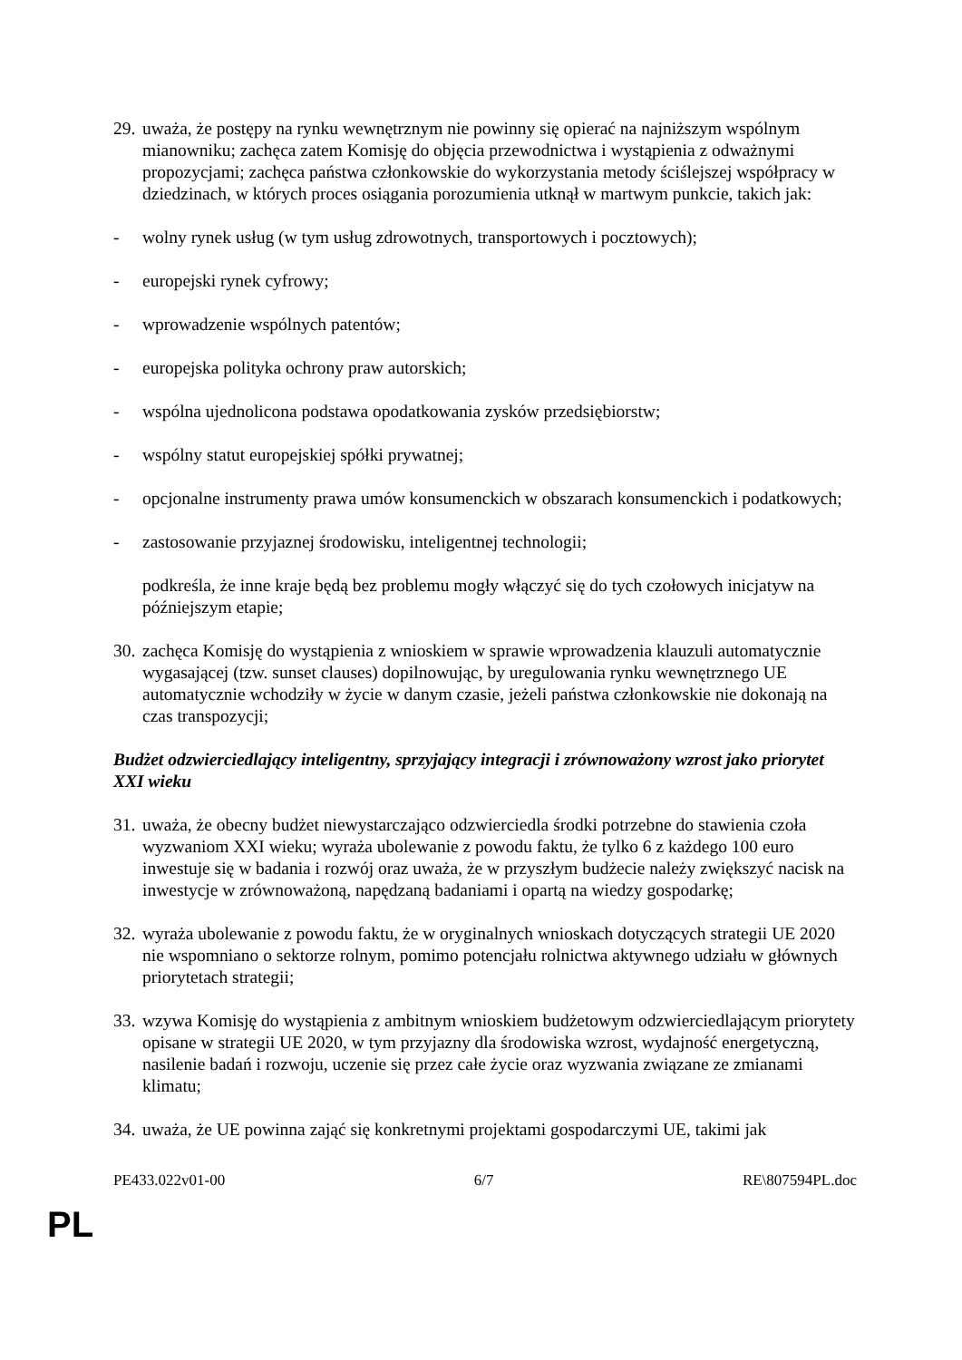29. uważa, że postępy na rynku wewnętrznym nie powinny się opierać na najniższym wspólnym mianowniku; zachęca zatem Komisję do objęcia przewodnictwa i wystąpienia z odważnymi propozycjami; zachęca państwa członkowskie do wykorzystania metody ściślejszej współpracy w dziedzinach, w których proces osiągania porozumienia utknął w martwym punkcie, takich jak:
- wolny rynek usług (w tym usług zdrowotnych, transportowych i pocztowych);
- europejski rynek cyfrowy;
- wprowadzenie wspólnych patentów;
- europejska polityka ochrony praw autorskich;
- wspólna ujednolicona podstawa opodatkowania zysków przedsiębiorstw;
- wspólny statut europejskiej spółki prywatnej;
- opcjonalne instrumenty prawa umów konsumenckich w obszarach konsumenckich i podatkowych;
- zastosowanie przyjaznej środowisku, inteligentnej technologii;
podkreśla, że inne kraje będą bez problemu mogły włączyć się do tych czołowych inicjatyw na późniejszym etapie;
30. zachęca Komisję do wystąpienia z wnioskiem w sprawie wprowadzenia klauzuli automatycznie wygasającej (tzw. sunset clauses) dopilnowując, by uregulowania rynku wewnętrznego UE automatycznie wchodziły w życie w danym czasie, jeżeli państwa członkowskie nie dokonają na czas transpozycji;
Budżet odzwierciedlający inteligentny, sprzyjający integracji i zrównoważony wzrost jako priorytet XXI wieku
31. uważa, że obecny budżet niewystarczająco odzwierciedla środki potrzebne do stawienia czoła wyzwaniom XXI wieku; wyraża ubolewanie z powodu faktu, że tylko 6 z każdego 100 euro inwestuje się w badania i rozwój oraz uważa, że w przyszłym budżecie należy zwiększyć nacisk na inwestycje w zrównoważoną, napędzaną badaniami i opartą na wiedzy gospodarkę;
32. wyraża ubolewanie z powodu faktu, że w oryginalnych wnioskach dotyczących strategii UE 2020 nie wspomniano o sektorze rolnym, pomimo potencjału rolnictwa aktywnego udziału w głównych priorytetach strategii;
33. wzywa Komisję do wystąpienia z ambitnym wnioskiem budżetowym odzwierciedlającym priorytety opisane w strategii UE 2020, w tym przyjazny dla środowiska wzrost, wydajność energetyczną, nasilenie badań i rozwoju, uczenie się przez całe życie oraz wyzwania związane ze zmianami klimatu;
34. uważa, że UE powinna zająć się konkretnymi projektami gospodarczymi UE, takimi jak
PE433.022v01-00 6/7 RE\807594PL.doc
PL